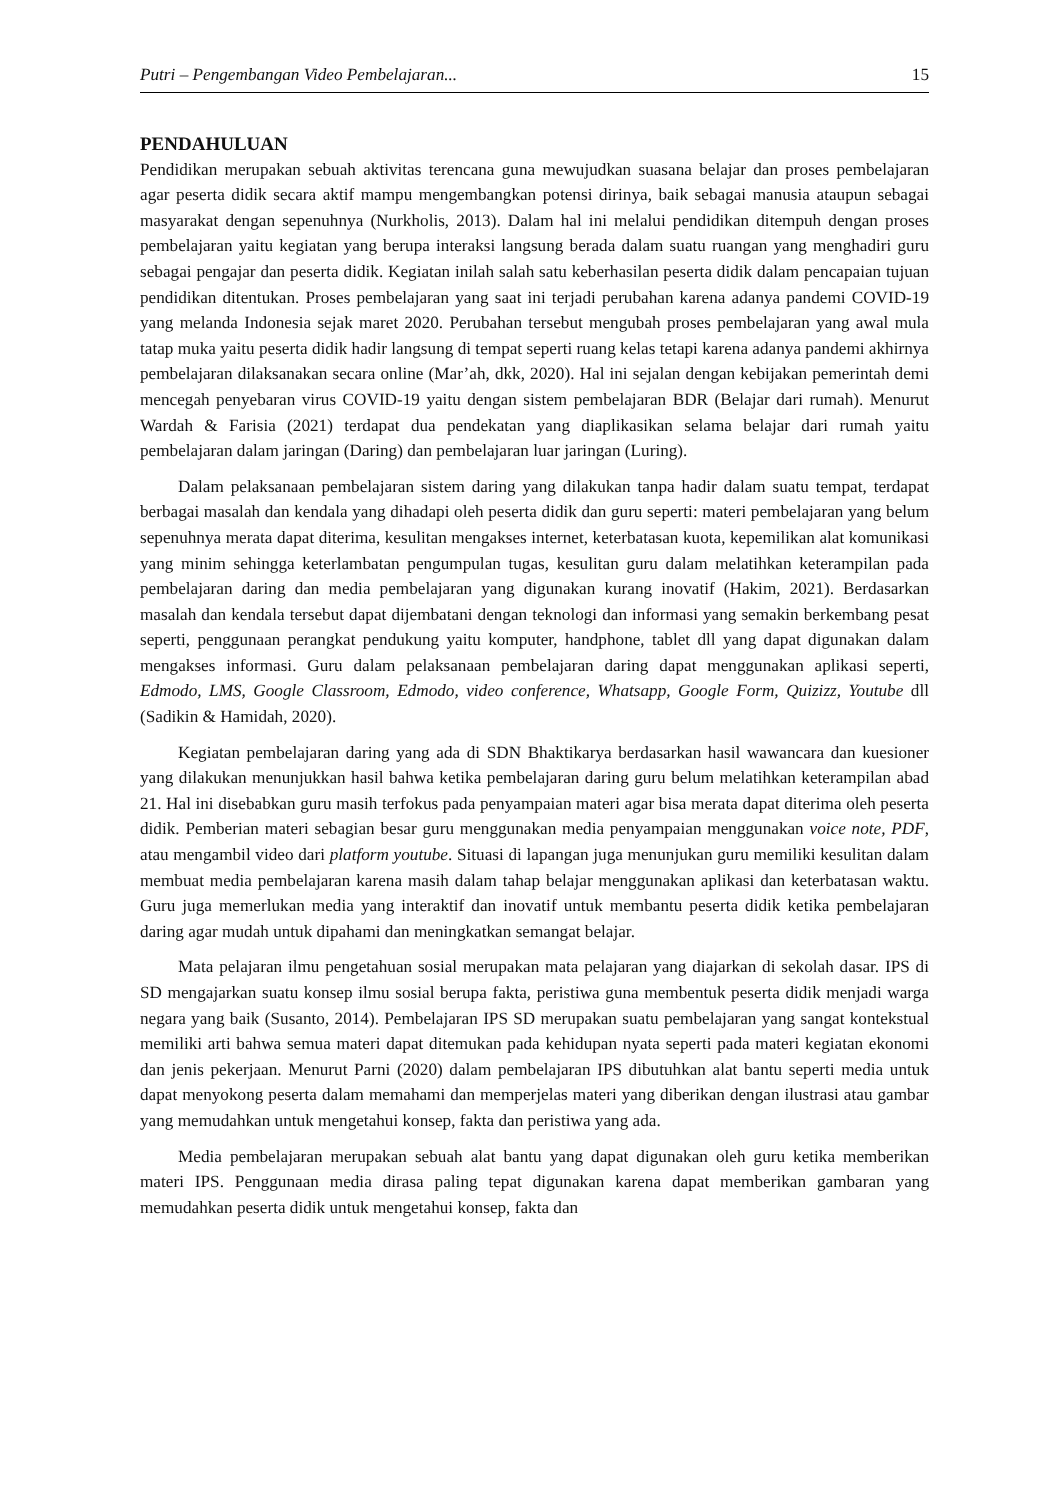Putri – Pengembangan Video Pembelajaran... 15
PENDAHULUAN
Pendidikan merupakan sebuah aktivitas terencana guna mewujudkan suasana belajar dan proses pembelajaran agar peserta didik secara aktif mampu mengembangkan potensi dirinya, baik sebagai manusia ataupun sebagai masyarakat dengan sepenuhnya (Nurkholis, 2013). Dalam hal ini melalui pendidikan ditempuh dengan proses pembelajaran yaitu kegiatan yang berupa interaksi langsung berada dalam suatu ruangan yang menghadiri guru sebagai pengajar dan peserta didik. Kegiatan inilah salah satu keberhasilan peserta didik dalam pencapaian tujuan pendidikan ditentukan. Proses pembelajaran yang saat ini terjadi perubahan karena adanya pandemi COVID-19 yang melanda Indonesia sejak maret 2020. Perubahan tersebut mengubah proses pembelajaran yang awal mula tatap muka yaitu peserta didik hadir langsung di tempat seperti ruang kelas tetapi karena adanya pandemi akhirnya pembelajaran dilaksanakan secara online (Mar’ah, dkk, 2020). Hal ini sejalan dengan kebijakan pemerintah demi mencegah penyebaran virus COVID-19 yaitu dengan sistem pembelajaran BDR (Belajar dari rumah). Menurut Wardah & Farisia (2021) terdapat dua pendekatan yang diaplikasikan selama belajar dari rumah yaitu pembelajaran dalam jaringan (Daring) dan pembelajaran luar jaringan (Luring).
Dalam pelaksanaan pembelajaran sistem daring yang dilakukan tanpa hadir dalam suatu tempat, terdapat berbagai masalah dan kendala yang dihadapi oleh peserta didik dan guru seperti: materi pembelajaran yang belum sepenuhnya merata dapat diterima, kesulitan mengakses internet, keterbatasan kuota, kepemilikan alat komunikasi yang minim sehingga keterlambatan pengumpulan tugas, kesulitan guru dalam melatihkan keterampilan pada pembelajaran daring dan media pembelajaran yang digunakan kurang inovatif (Hakim, 2021). Berdasarkan masalah dan kendala tersebut dapat dijembatani dengan teknologi dan informasi yang semakin berkembang pesat seperti, penggunaan perangkat pendukung yaitu komputer, handphone, tablet dll yang dapat digunakan dalam mengakses informasi. Guru dalam pelaksanaan pembelajaran daring dapat menggunakan aplikasi seperti, Edmodo, LMS, Google Classroom, Edmodo, video conference, Whatsapp, Google Form, Quizizz, Youtube dll (Sadikin & Hamidah, 2020).
Kegiatan pembelajaran daring yang ada di SDN Bhaktikarya berdasarkan hasil wawancara dan kuesioner yang dilakukan menunjukkan hasil bahwa ketika pembelajaran daring guru belum melatihkan keterampilan abad 21. Hal ini disebabkan guru masih terfokus pada penyampaian materi agar bisa merata dapat diterima oleh peserta didik. Pemberian materi sebagian besar guru menggunakan media penyampaian menggunakan voice note, PDF, atau mengambil video dari platform youtube. Situasi di lapangan juga menunjukan guru memiliki kesulitan dalam membuat media pembelajaran karena masih dalam tahap belajar menggunakan aplikasi dan keterbatasan waktu. Guru juga memerlukan media yang interaktif dan inovatif untuk membantu peserta didik ketika pembelajaran daring agar mudah untuk dipahami dan meningkatkan semangat belajar.
Mata pelajaran ilmu pengetahuan sosial merupakan mata pelajaran yang diajarkan di sekolah dasar. IPS di SD mengajarkan suatu konsep ilmu sosial berupa fakta, peristiwa guna membentuk peserta didik menjadi warga negara yang baik (Susanto, 2014). Pembelajaran IPS SD merupakan suatu pembelajaran yang sangat kontekstual memiliki arti bahwa semua materi dapat ditemukan pada kehidupan nyata seperti pada materi kegiatan ekonomi dan jenis pekerjaan. Menurut Parni (2020) dalam pembelajaran IPS dibutuhkan alat bantu seperti media untuk dapat menyokong peserta dalam memahami dan memperjelas materi yang diberikan dengan ilustrasi atau gambar yang memudahkan untuk mengetahui konsep, fakta dan peristiwa yang ada.
Media pembelajaran merupakan sebuah alat bantu yang dapat digunakan oleh guru ketika memberikan materi IPS. Penggunaan media dirasa paling tepat digunakan karena dapat memberikan gambaran yang memudahkan peserta didik untuk mengetahui konsep, fakta dan